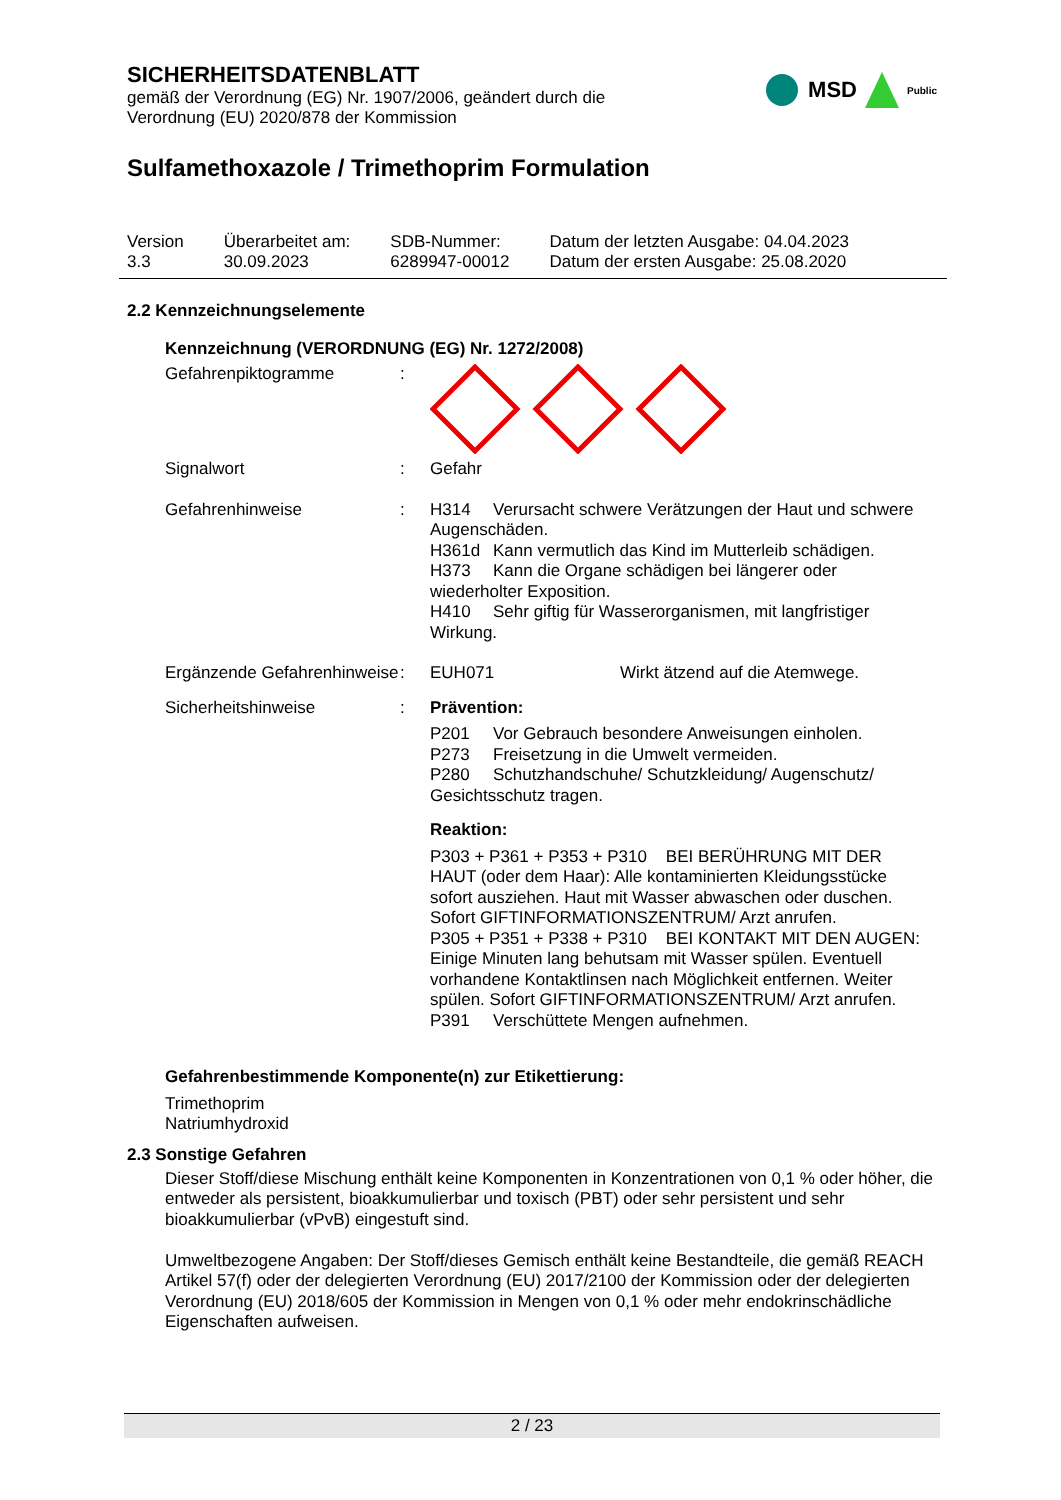MSD Public
SICHERHEITSDATENBLATT
gemäß der Verordnung (EG) Nr. 1907/2006, geändert durch die
Verordnung (EU) 2020/878 der Kommission
Sulfamethoxazole / Trimethoprim Formulation
Version
3.3
Überarbeitet am:
30.09.2023
SDB-Nummer:
6289947-00012
Datum der letzten Ausgabe: 04.04.2023
Datum der ersten Ausgabe: 25.08.2020
2.2 Kennzeichnungselemente
Kennzeichnung (VERORDNUNG (EG) Nr. 1272/2008)
Gefahrenpiktogramme :
Signalwort : Gefahr
Gefahrenhinweise : H314 Verursacht schwere Verätzungen der Haut und schwere Augenschäden.
H361d Kann vermutlich das Kind im Mutterleib schädigen.
H373 Kann die Organe schädigen bei längerer oder wiederholter Exposition.
H410 Sehr giftig für Wasserorganismen, mit langfristiger Wirkung.
Ergänzende Gefahrenhinweise
: EUH071 Wirkt ätzend auf die Atemwege.
Sicherheitshinweise : Prävention:
P201 Vor Gebrauch besondere Anweisungen einholen.
P273 Freisetzung in die Umwelt vermeiden.
P280 Schutzhandschuhe/ Schutzkleidung/ Augenschutz/ Gesichtsschutz tragen.
Reaktion:
P303 + P361 + P353 + P310 BEI BERÜHRUNG MIT DER HAUT (oder dem Haar): Alle kontaminierten Kleidungsstücke sofort ausziehen. Haut mit Wasser abwaschen oder duschen. Sofort GIFTINFORMATIONSZENTRUM/ Arzt anrufen.
P305 + P351 + P338 + P310 BEI KONTAKT MIT DEN AUGEN: Einige Minuten lang behutsam mit Wasser spülen. Eventuell vorhandene Kontaktlinsen nach Möglichkeit entfernen. Weiter spülen. Sofort GIFTINFORMATIONSZENTRUM/ Arzt anrufen.
P391 Verschüttete Mengen aufnehmen.
Gefahrenbestimmende Komponente(n) zur Etikettierung:
Trimethoprim
Natriumhydroxid
2.3 Sonstige Gefahren
Dieser Stoff/diese Mischung enthält keine Komponenten in Konzentrationen von 0,1 % oder höher, die entweder als persistent, bioakkumulierbar und toxisch (PBT) oder sehr persistent und sehr bioakkumulierbar (vPvB) eingestuft sind.
Umweltbezogene Angaben: Der Stoff/dieses Gemisch enthält keine Bestandteile, die gemäß REACH Artikel 57(f) oder der delegierten Verordnung (EU) 2017/2100 der Kommission oder der delegierten Verordnung (EU) 2018/605 der Kommission in Mengen von 0,1 % oder mehr endokrinschädliche Eigenschaften aufweisen.
2 / 23